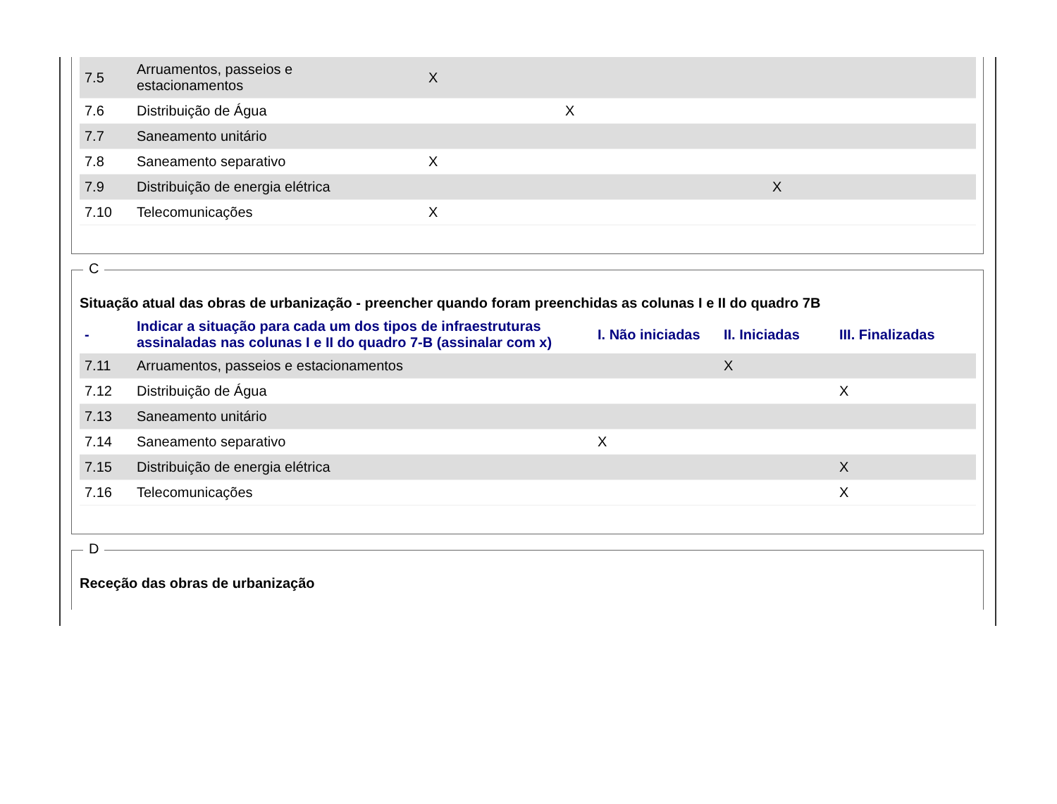| 7.5 | Arruamentos, passeios e estacionamentos | X | | |
| 7.6 | Distribuição de Água | | X | |
| 7.7 | Saneamento unitário | | | |
| 7.8 | Saneamento separativo | X | | |
| 7.9 | Distribuição de energia elétrica | | | X |
| 7.10 | Telecomunicações | X | | |
C
Situação atual das obras de urbanização - preencher quando foram preenchidas as colunas I e II do quadro 7B
| - | Indicar a situação para cada um dos tipos de infraestruturas assinaladas nas colunas I e II do quadro 7-B (assinalar com x) | I. Não iniciadas | II. Iniciadas | III. Finalizadas |
| --- | --- | --- | --- | --- |
| 7.11 | Arruamentos, passeios e estacionamentos | | X | |
| 7.12 | Distribuição de Água | | | X |
| 7.13 | Saneamento unitário | | | |
| 7.14 | Saneamento separativo | X | | |
| 7.15 | Distribuição de energia elétrica | | | X |
| 7.16 | Telecomunicações | | | X |
D
Receção das obras de urbanização